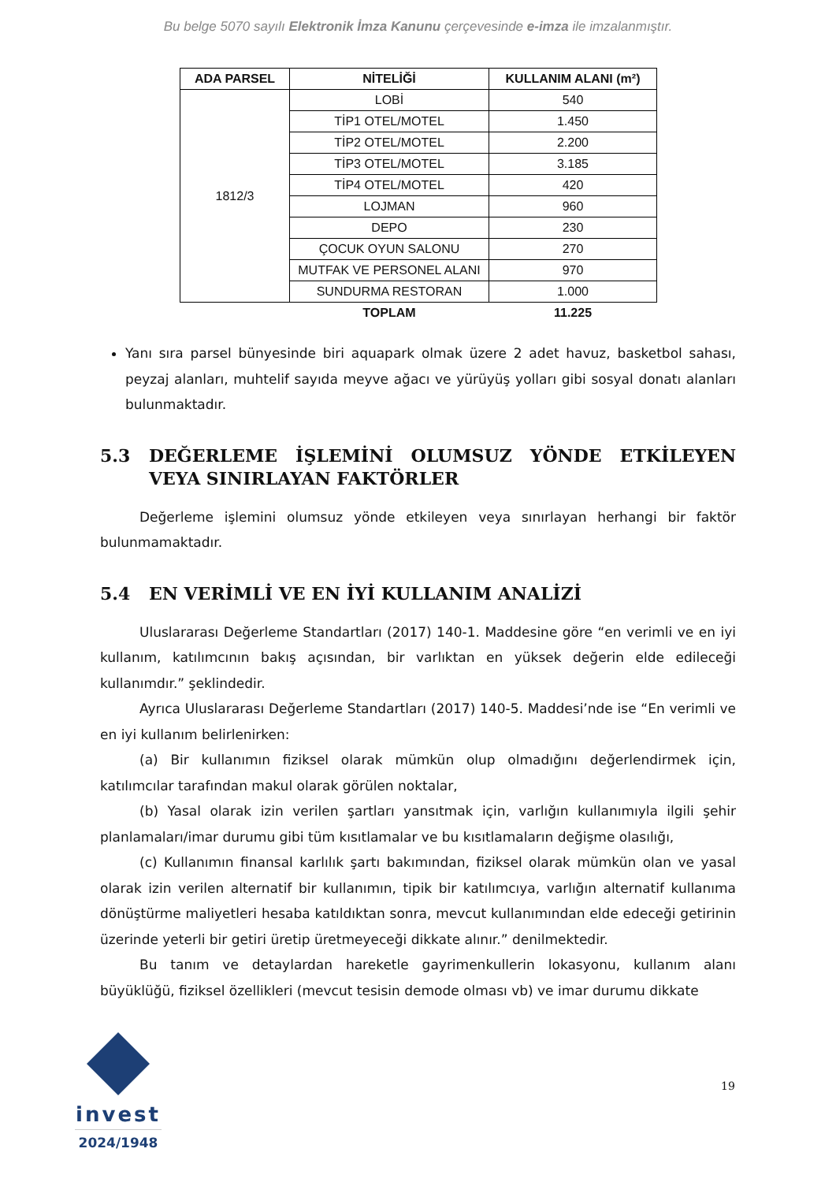Bu belge 5070 sayılı Elektronik İmza Kanunu çerçevesinde e-imza ile imzalanmıştır.
| ADA PARSEL | NİTELİĞİ | KULLANIM ALANI (m²) |
| --- | --- | --- |
| 1812/3 | LOBİ | 540 |
| | TİP1 OTEL/MOTEL | 1.450 |
| | TİP2 OTEL/MOTEL | 2.200 |
| | TİP3 OTEL/MOTEL | 3.185 |
| | TİP4 OTEL/MOTEL | 420 |
| | LOJMAN | 960 |
| | DEPO | 230 |
| | ÇOCUK OYUN SALONU | 270 |
| | MUTFAK VE PERSONEL ALANI | 970 |
| | SUNDURMA RESTORAN | 1.000 |
| | TOPLAM | 11.225 |
Yanı sıra parsel bünyesinde biri aquapark olmak üzere 2 adet havuz, basketbol sahası, peyzaj alanları, muhtelif sayıda meyve ağacı ve yürüyüş yolları gibi sosyal donatı alanları bulunmaktadır.
5.3 DEĞERLEME İŞLEMİNİ OLUMSUZ YÖNDE ETKİLEYEN VEYA SINIRLAYAN FAKTÖRLER
Değerleme işlemini olumsuz yönde etkileyen veya sınırlayan herhangi bir faktör bulunmamaktadır.
5.4 EN VERİMLİ VE EN İYİ KULLANIM ANALİZİ
Uluslararası Değerleme Standartları (2017) 140-1. Maddesine göre “en verimli ve en iyi kullanım, katılımcının bakış açısından, bir varlıktan en yüksek değerin elde edileceği kullanımdır.” şeklindedir.
Ayrıca Uluslararası Değerleme Standartları (2017) 140-5. Maddesi’nde ise “En verimli ve en iyi kullanım belirlenirken:
(a) Bir kullanımın fiziksel olarak mümkün olup olmadığını değerlendirmek için, katılımcılar tarafından makul olarak görülen noktalar,
(b) Yasal olarak izin verilen şartları yansıtmak için, varlığın kullanımıyla ilgili şehir planlamaları/imar durumu gibi tüm kısıtlamalar ve bu kısıtlamaların değişme olasılığı,
(c) Kullanımın finansal karlılık şartı bakımından, fiziksel olarak mümkün olan ve yasal olarak izin verilen alternatif bir kullanımın, tipik bir katılımcıya, varlığın alternatif kullanıma dönüştürme maliyetleri hesaba katıldıktan sonra, mevcut kullanımından elde edeceği getirinin üzerinde yeterli bir getiri üretip üretmeyeceği dikkate alınır.” denilmektedir.
Bu tanım ve detaylardan hareketle gayrimenkullerin lokasyonu, kullanım alanı büyüklüğü, fiziksel özellikleri (mevcut tesisin demode olması vb) ve imar durumu dikkate
invest
2024/1948
19